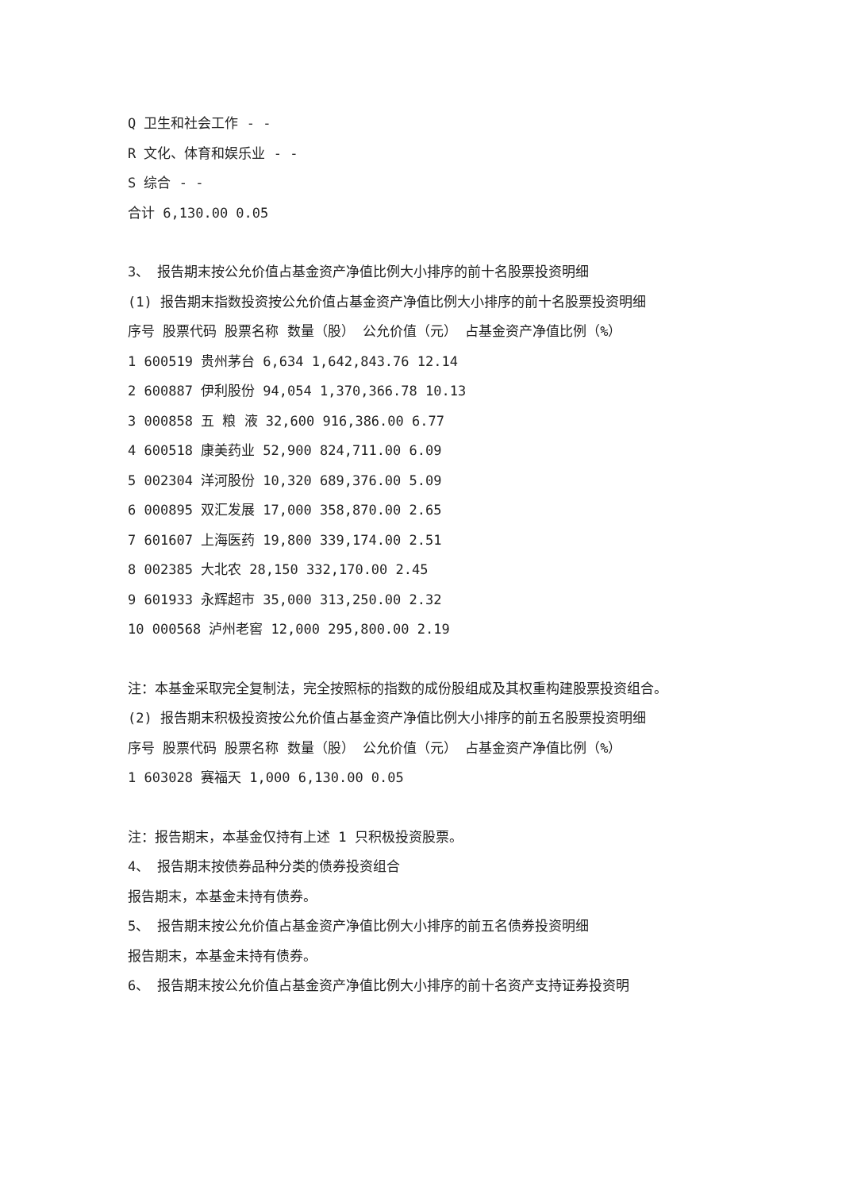Q 卫生和社会工作 - -
R 文化、体育和娱乐业 - -
S 综合 - -
合计 6,130.00 0.05
3、 报告期末按公允价值占基金资产净值比例大小排序的前十名股票投资明细
(1) 报告期末指数投资按公允价值占基金资产净值比例大小排序的前十名股票投资明细
序号 股票代码 股票名称 数量（股） 公允价值（元） 占基金资产净值比例（%）
1 600519 贵州茅台 6,634 1,642,843.76 12.14
2 600887 伊利股份 94,054 1,370,366.78 10.13
3 000858 五 粮 液 32,600 916,386.00 6.77
4 600518 康美药业 52,900 824,711.00 6.09
5 002304 洋河股份 10,320 689,376.00 5.09
6 000895 双汇发展 17,000 358,870.00 2.65
7 601607 上海医药 19,800 339,174.00 2.51
8 002385 大北农 28,150 332,170.00 2.45
9 601933 永辉超市 35,000 313,250.00 2.32
10 000568 泸州老窖 12,000 295,800.00 2.19
注：本基金采取完全复制法，完全按照标的指数的成份股组成及其权重构建股票投资组合。
(2) 报告期末积极投资按公允价值占基金资产净值比例大小排序的前五名股票投资明细
序号 股票代码 股票名称 数量（股） 公允价值（元） 占基金资产净值比例（%）
1 603028 赛福天 1,000 6,130.00 0.05
注：报告期末，本基金仅持有上述 1 只积极投资股票。
4、 报告期末按债券品种分类的债券投资组合
报告期末，本基金未持有债券。
5、 报告期末按公允价值占基金资产净值比例大小排序的前五名债券投资明细
报告期末，本基金未持有债券。
6、 报告期末按公允价值占基金资产净值比例大小排序的前十名资产支持证券投资明